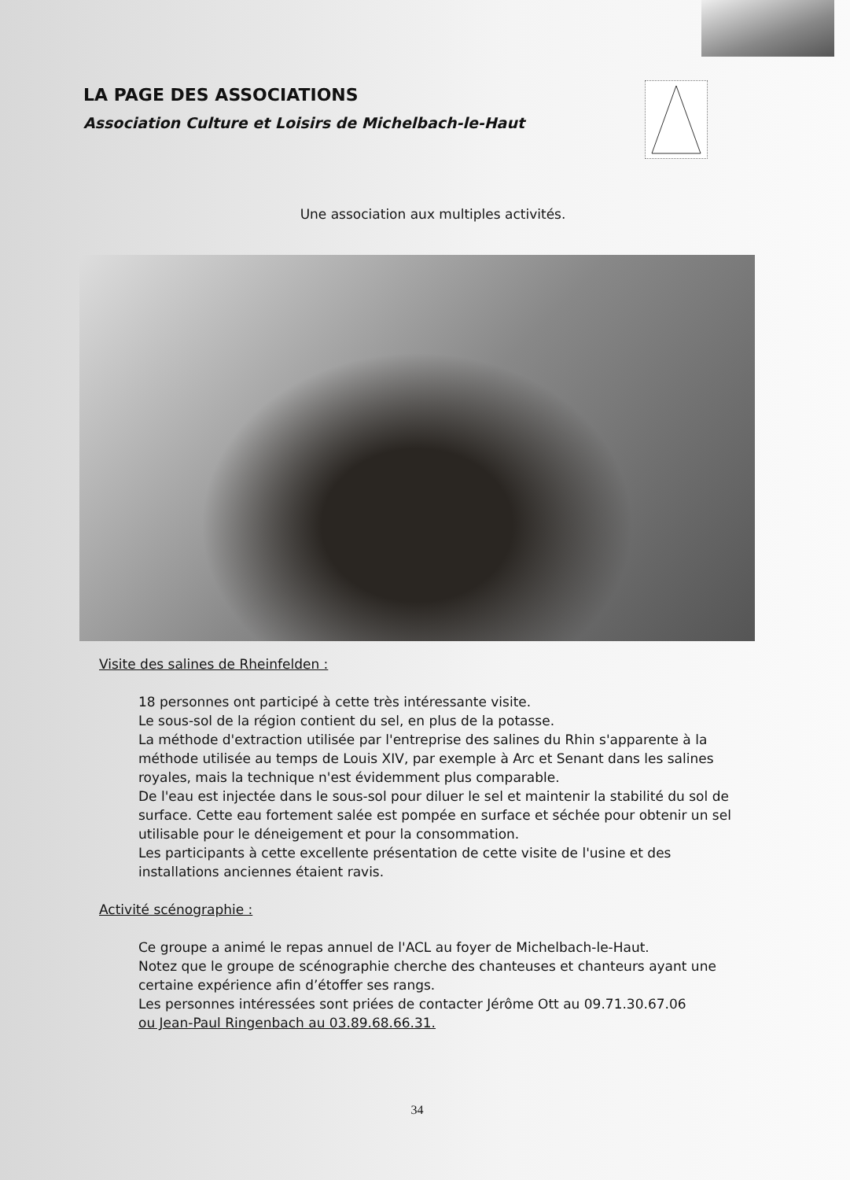LA PAGE DES ASSOCIATIONS
Association Culture et Loisirs de Michelbach-le-Haut
Une association aux multiples activités.
Visite des salines de Rheinfelden :
18 personnes ont participé à cette très intéressante visite.
Le sous-sol de la région contient du sel, en plus de la potasse.
La méthode d'extraction utilisée par l'entreprise des salines du Rhin s'apparente à la méthode utilisée au temps de Louis XIV, par exemple à Arc et Senant dans les salines royales, mais la technique n'est évidemment plus comparable.
De l'eau est injectée dans le sous-sol pour diluer le sel et maintenir la stabilité du sol de surface. Cette eau fortement salée est pompée en surface et séchée pour obtenir un sel utilisable pour le déneigement et pour la consommation.
Les participants à cette excellente présentation de cette visite de l'usine et des installations anciennes étaient ravis.
Activité scénographie :
Ce groupe a animé le repas annuel de l'ACL au foyer de Michelbach-le-Haut.
Notez que le groupe de scénographie cherche des chanteuses et chanteurs ayant une certaine expérience afin d’étoffer ses rangs.
Les personnes intéressées sont priées de contacter Jérôme Ott au 09.71.30.67.06
ou Jean-Paul Ringenbach au 03.89.68.66.31.
34